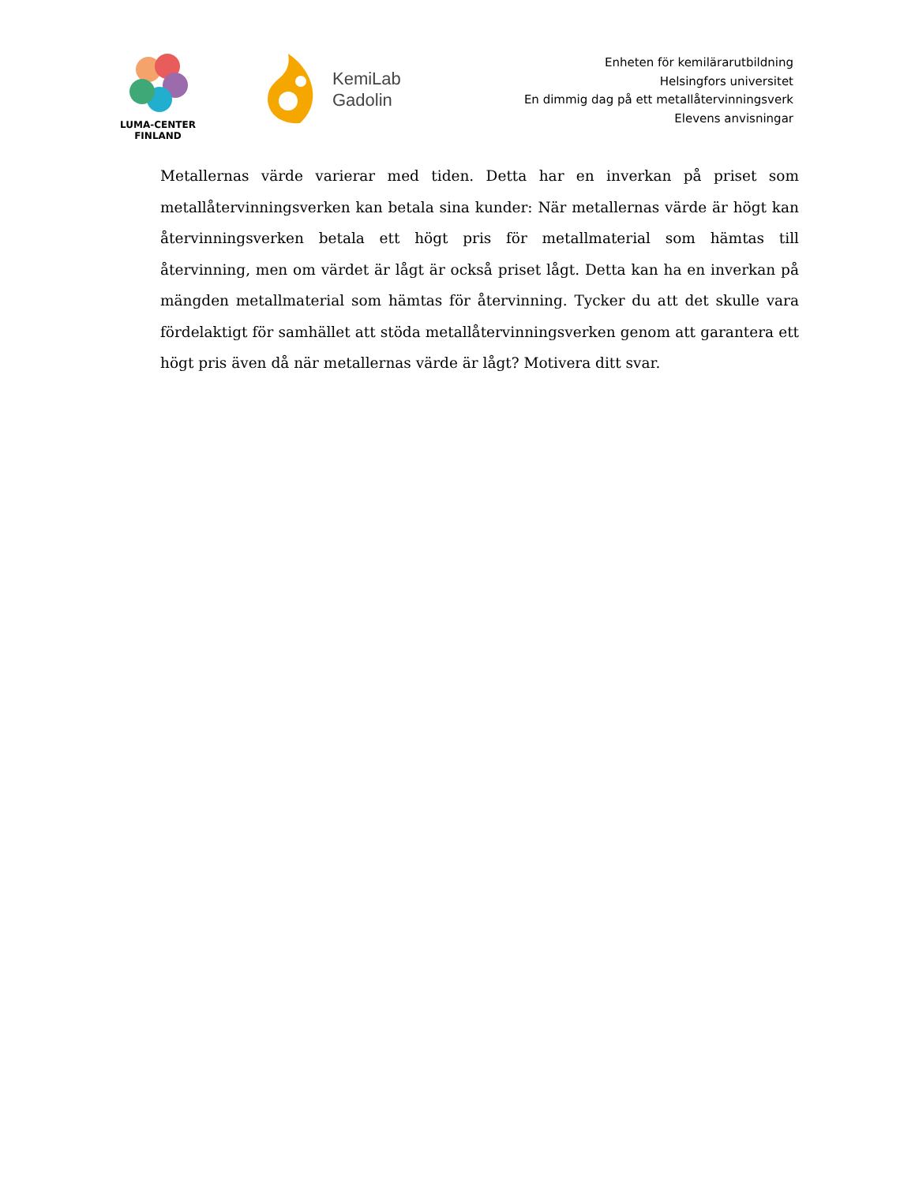LUMA-CENTER
FINLAND
KemiLab
Gadolin
Enheten för kemilärarutbildning
Helsingfors universitet
En dimmig dag på ett metallåtervinningsverk
Elevens anvisningar
Metallernas värde varierar med tiden. Detta har en inverkan på priset som metallåtervinningsverken kan betala sina kunder: När metallernas värde är högt kan återvinningsverken betala ett högt pris för metallmaterial som hämtas till återvinning, men om värdet är lågt är också priset lågt. Detta kan ha en inverkan på mängden metallmaterial som hämtas för återvinning. Tycker du att det skulle vara fördelaktigt för samhället att stöda metallåtervinningsverken genom att garantera ett högt pris även då när metallernas värde är lågt? Motivera ditt svar.